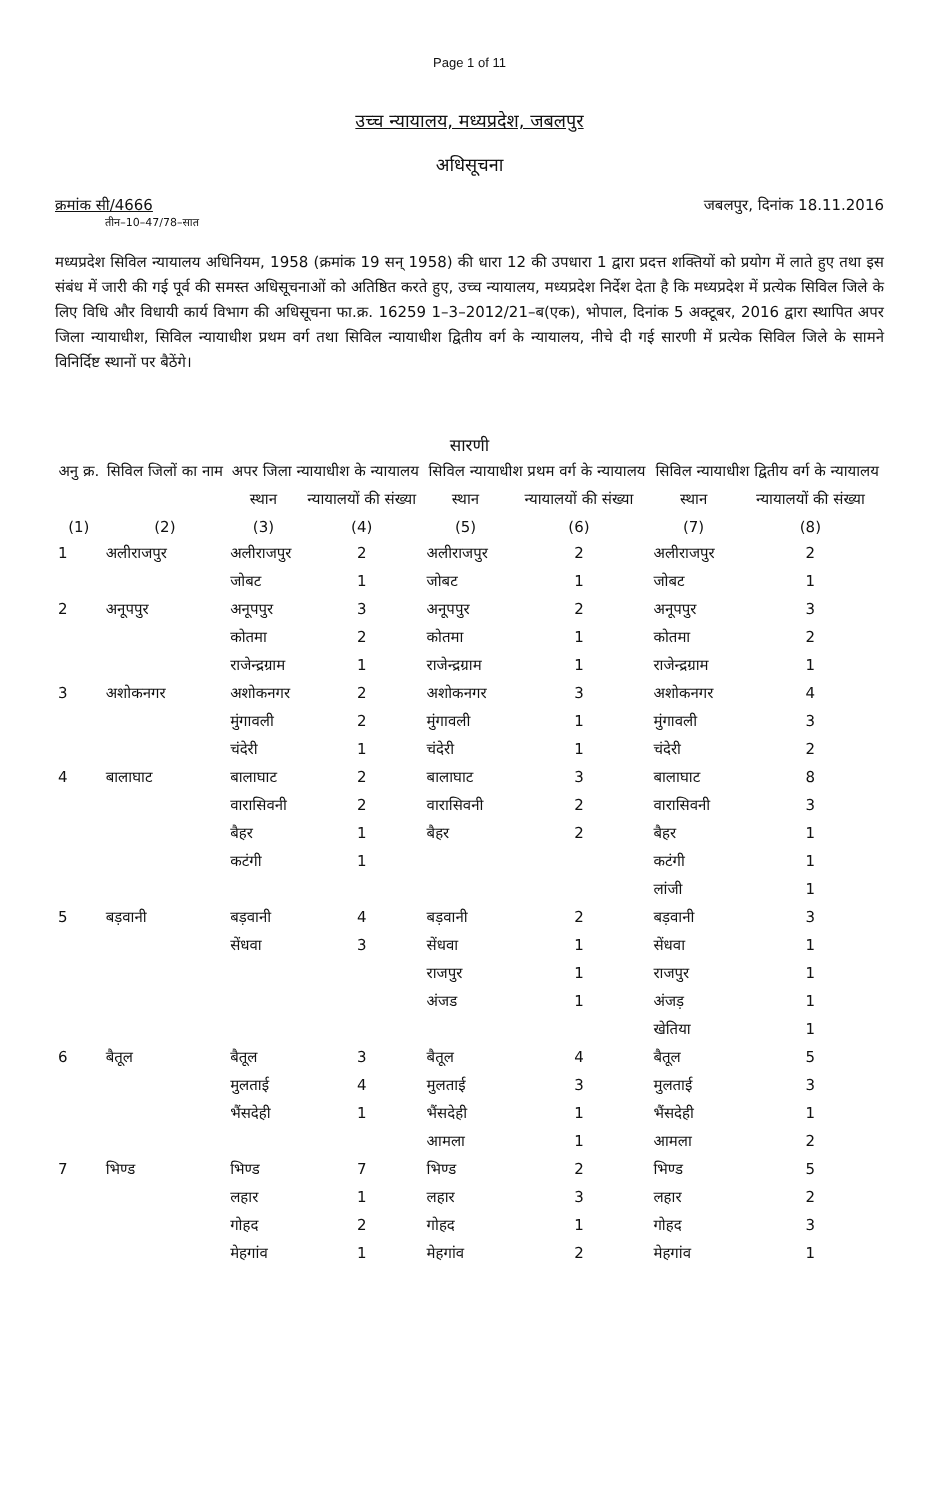Page 1 of 11
उच्च न्यायालय, मध्यप्रदेश, जबलपुर
अधिसूचना
क्रमांक सी/4666 जबलपुर, दिनांक 18.11.2016
तीन–10–47/78–सात
मध्यप्रदेश सिविल न्यायालय अधिनियम, 1958 (क्रमांक 19 सन् 1958) की धारा 12 की उपधारा 1 द्वारा प्रदत्त शक्तियों को प्रयोग में लाते हुए तथा इस संबंध में जारी की गई पूर्व की समस्त अधिसूचनाओं को अतिष्ठित करते हुए, उच्च न्यायालय, मध्यप्रदेश निर्देश देता है कि मध्यप्रदेश में प्रत्येक सिविल जिले के लिए विधि और विधायी कार्य विभाग की अधिसूचना फा.क्र. 16259 1–3–2012/21–ब(एक), भोपाल, दिनांक 5 अक्टूबर, 2016 द्वारा स्थापित अपर जिला न्यायाधीश, सिविल न्यायाधीश प्रथम वर्ग तथा सिविल न्यायाधीश द्वितीय वर्ग के न्यायालय, नीचे दी गई सारणी में प्रत्येक सिविल जिले के सामने विनिर्दिष्ट स्थानों पर बैठेंगे।
सारणी
| अनु क्र. | सिविल जिलों का नाम | अपर जिला न्यायाधीश के न्यायालय | | सिविल न्यायाधीश प्रथम वर्ग के न्यायालय | | सिविल न्यायाधीश द्वितीय वर्ग के न्यायालय | |
| --- | --- | --- | --- | --- | --- | --- | --- |
| | | स्थान | न्यायालयों की संख्या | स्थान | न्यायालयों की संख्या | स्थान | न्यायालयों की संख्या |
| (1) | (2) | (3) | (4) | (5) | (6) | (7) | (8) |
| 1 | अलीराजपुर | अलीराजपुर | 2 | अलीराजपुर | 2 | अलीराजपुर | 2 |
| | | जोबट | 1 | जोबट | 1 | जोबट | 1 |
| 2 | अनूपपुर | अनूपपुर | 3 | अनूपपुर | 2 | अनूपपुर | 3 |
| | | कोतमा | 2 | कोतमा | 1 | कोतमा | 2 |
| | | राजेन्द्रग्राम | 1 | राजेन्द्रग्राम | 1 | राजेन्द्रग्राम | 1 |
| 3 | अशोकनगर | अशोकनगर | 2 | अशोकनगर | 3 | अशोकनगर | 4 |
| | | मुंगावली | 2 | मुंगावली | 1 | मुंगावली | 3 |
| | | चंदेरी | 1 | चंदेरी | 1 | चंदेरी | 2 |
| 4 | बालाघाट | बालाघाट | 2 | बालाघाट | 3 | बालाघाट | 8 |
| | | वारासिवनी | 2 | वारासिवनी | 2 | वारासिवनी | 3 |
| | | बैहर | 1 | बैहर | 2 | बैहर | 1 |
| | | कटंगी | 1 | | | कटंगी | 1 |
| | | | | | | लांजी | 1 |
| 5 | बड़वानी | बड़वानी | 4 | बड़वानी | 2 | बड़वानी | 3 |
| | | सेंधवा | 3 | सेंधवा | 1 | सेंधवा | 1 |
| | | | | राजपुर | 1 | राजपुर | 1 |
| | | | | अंजड | 1 | अंजड़ | 1 |
| | | | | | | खेतिया | 1 |
| 6 | बैतूल | बैतूल | 3 | बैतूल | 4 | बैतूल | 5 |
| | | मुलताई | 4 | मुलताई | 3 | मुलताई | 3 |
| | | भैंसदेही | 1 | भैंसदेही | 1 | भैंसदेही | 1 |
| | | | | आमला | 1 | आमला | 2 |
| 7 | भिण्ड | भिण्ड | 7 | भिण्ड | 2 | भिण्ड | 5 |
| | | लहार | 1 | लहार | 3 | लहार | 2 |
| | | गोहद | 2 | गोहद | 1 | गोहद | 3 |
| | | मेहगांव | 1 | मेहगांव | 2 | मेहगांव | 1 |